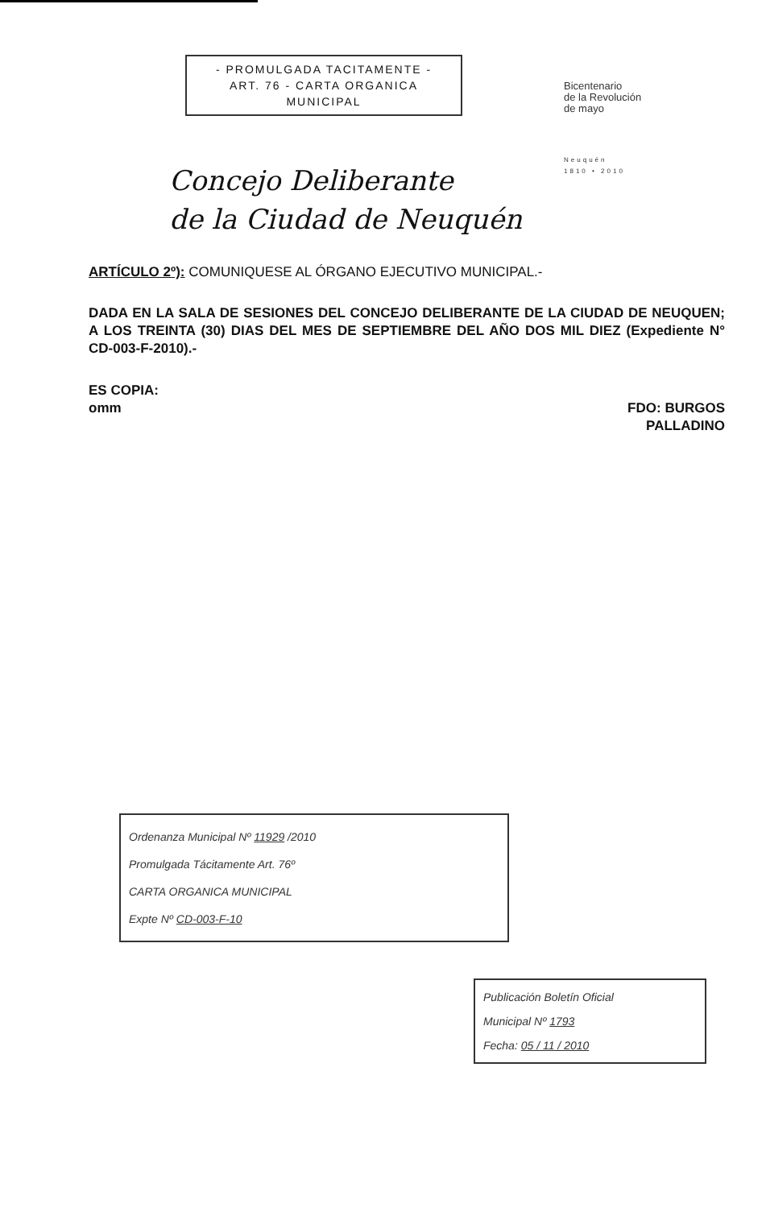- PROMULGADA TACITAMENTE -
ART. 76 - CARTA ORGANICA
MUNICIPAL
Bicentenario
de la Revolución
de mayo
Neuquén
1810 • 2010
Concejo Deliberante
de la Ciudad de Neuquén
ARTÍCULO 2º): COMUNIQUESE AL ÓRGANO EJECUTIVO MUNICIPAL.-
DADA EN LA SALA DE SESIONES DEL CONCEJO DELIBERANTE DE LA CIUDAD DE NEUQUEN; A LOS TREINTA (30) DIAS DEL MES DE SEPTIEMBRE DEL AÑO DOS MIL DIEZ (Expediente N° CD-003-F-2010).-
ES COPIA:
omm
FDO: BURGOS
PALLADINO
Ordenanza Municipal Nº 11929 /2010
Promulgada Tácitamente Art. 76º
CARTA ORGANICA MUNICIPAL
Expte Nº CD-003-F-10
Publicación Boletín Oficial
Municipal Nº 1793
Fecha: 05 / 11 / 2010